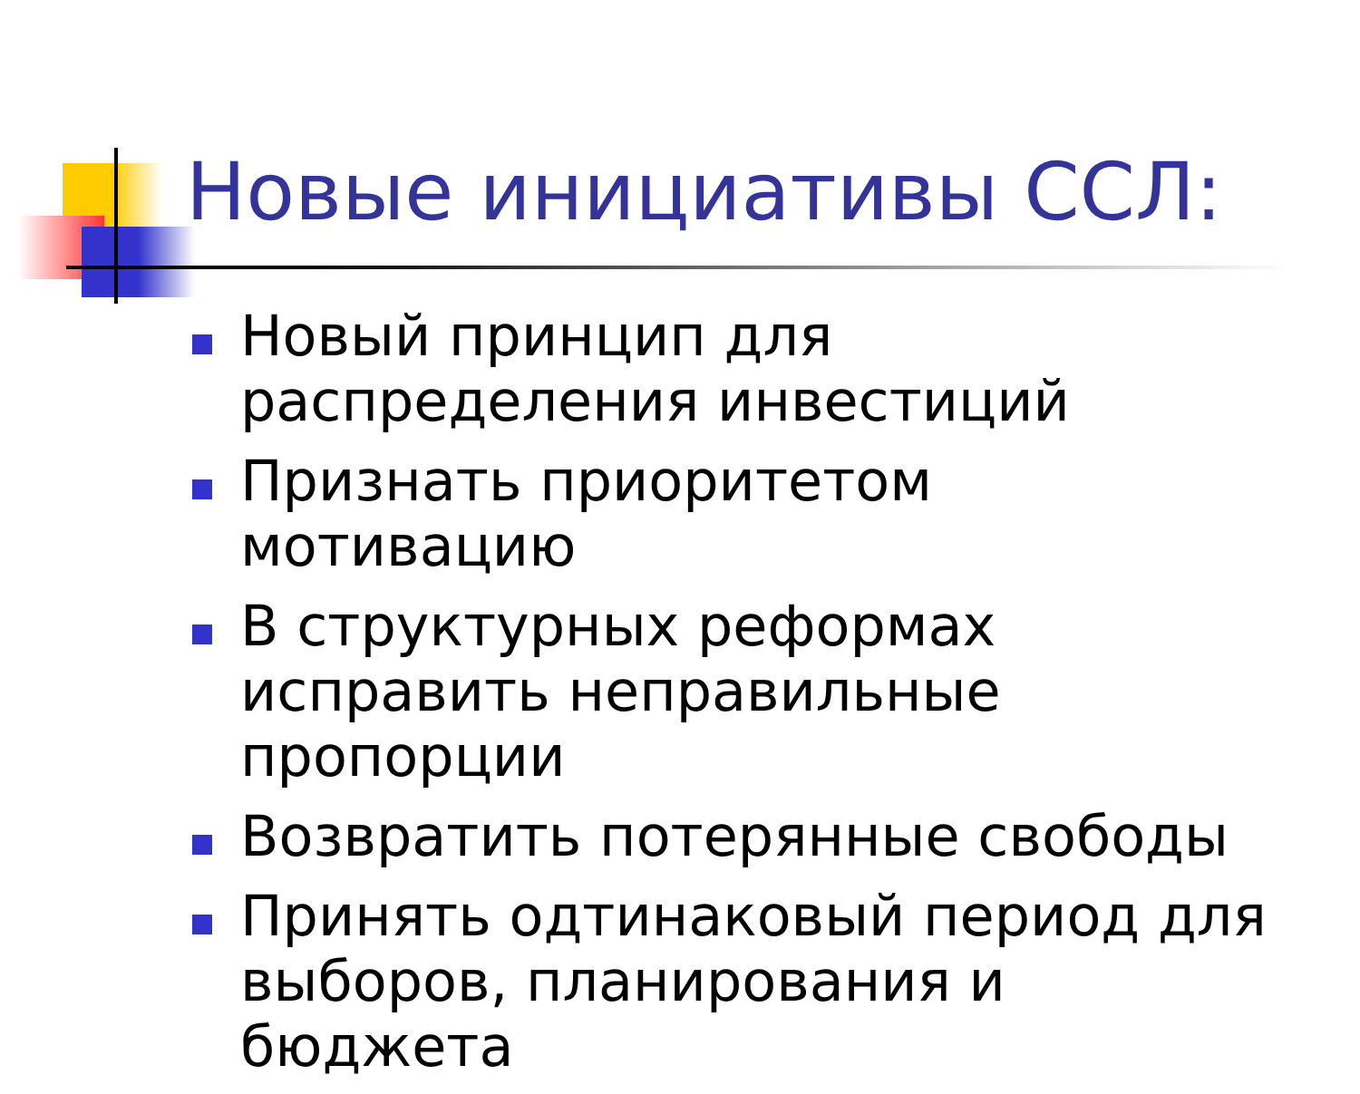Новые инициативы ССЛ:
Новый принцип для распределения инвестиций
Признать приоритетом мотивацию
В структурных реформах исправить неправильные пропорции
Возвратить потерянные свободы
Принять одтинаковый период для выборов, планирования и бюджета